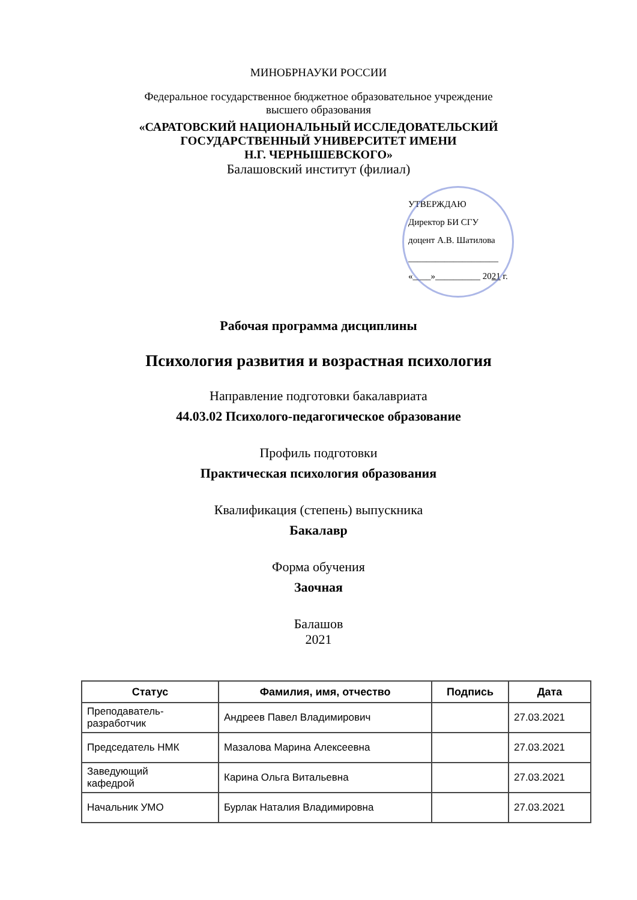МИНОБРНАУКИ РОССИИ
Федеральное государственное бюджетное образовательное учреждение
высшего образования
«САРАТОВСКИЙ НАЦИОНАЛЬНЫЙ ИССЛЕДОВАТЕЛЬСКИЙ
ГОСУДАРСТВЕННЫЙ УНИВЕРСИТЕТ ИМЕНИ
Н.Г. ЧЕРНЫШЕВСКОГО»
Балашовский институт (филиал)
УТВЕРЖДАЮ
Директор БИ СГУ
доцент А.В. Шатилова
____________________
«____»__________ 2021 г.
Рабочая программа дисциплины
Психология развития и возрастная психология
Направление подготовки бакалавриата
44.03.02 Психолого-педагогическое образование
Профиль подготовки
Практическая психология образования
Квалификация (степень) выпускника
Бакалавр
Форма обучения
Заочная
Балашов
2021
| Статус | Фамилия, имя, отчество | Подпись | Дата |
| --- | --- | --- | --- |
| Преподаватель- разработчик | Андреев Павел Владимирович | | 27.03.2021 |
| Председатель НМК | Мазалова Марина Алексеевна | | 27.03.2021 |
| Заведующий кафедрой | Карина Ольга Витальевна | | 27.03.2021 |
| Начальник УМО | Бурлак Наталия Владимировна | | 27.03.2021 |